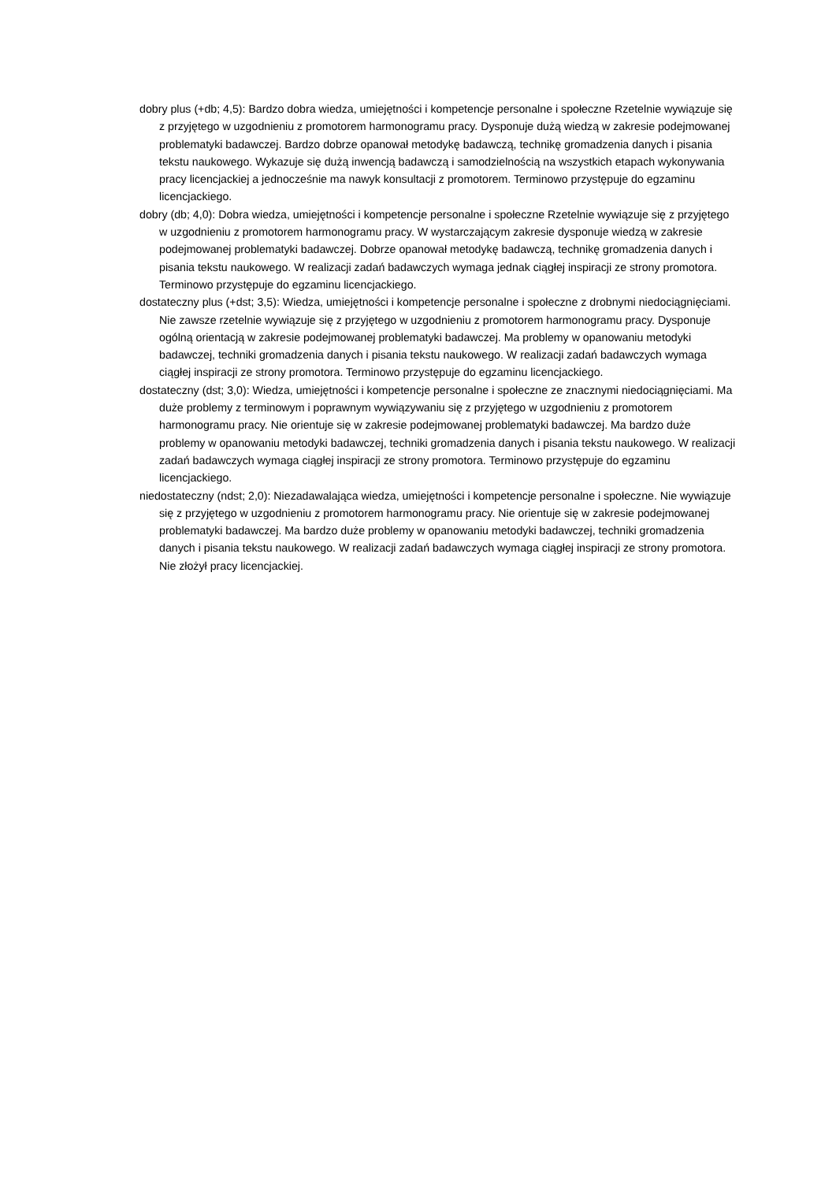dobry plus (+db; 4,5): Bardzo dobra wiedza, umiejętności i kompetencje personalne i społeczne Rzetelnie wywiązuje się z przyjętego w uzgodnieniu z promotorem harmonogramu pracy. Dysponuje dużą wiedzą w zakresie podejmowanej problematyki badawczej. Bardzo dobrze opanował metodykę badawczą, technikę gromadzenia danych i pisania tekstu naukowego. Wykazuje się dużą inwencją badawczą i samodzielnością na wszystkich etapach wykonywania pracy licencjackiej a jednocześnie ma nawyk konsultacji z promotorem. Terminowo przystępuje do egzaminu licencjackiego.
dobry (db; 4,0): Dobra wiedza, umiejętności i kompetencje personalne i społeczne Rzetelnie wywiązuje się z przyjętego w uzgodnieniu z promotorem harmonogramu pracy. W wystarczającym zakresie dysponuje wiedzą w zakresie podejmowanej problematyki badawczej. Dobrze opanował metodykę badawczą, technikę gromadzenia danych i pisania tekstu naukowego. W realizacji zadań badawczych wymaga jednak ciągłej inspiracji ze strony promotora. Terminowo przystępuje do egzaminu licencjackiego.
dostateczny plus (+dst; 3,5): Wiedza, umiejętności i kompetencje personalne i społeczne z drobnymi niedociągnięciami. Nie zawsze rzetelnie wywiązuje się z przyjętego w uzgodnieniu z promotorem harmonogramu pracy. Dysponuje ogólną orientacją w zakresie podejmowanej problematyki badawczej. Ma problemy w opanowaniu metodyki badawczej, techniki gromadzenia danych i pisania tekstu naukowego. W realizacji zadań badawczych wymaga ciągłej inspiracji ze strony promotora. Terminowo przystępuje do egzaminu licencjackiego.
dostateczny (dst; 3,0): Wiedza, umiejętności i kompetencje personalne i społeczne ze znacznymi niedociągnięciami. Ma duże problemy z terminowym i poprawnym wywiązywaniu się z przyjętego w uzgodnieniu z promotorem harmonogramu pracy. Nie orientuje się w zakresie podejmowanej problematyki badawczej. Ma bardzo duże problemy w opanowaniu metodyki badawczej, techniki gromadzenia danych i pisania tekstu naukowego. W realizacji zadań badawczych wymaga ciągłej inspiracji ze strony promotora. Terminowo przystępuje do egzaminu licencjackiego.
niedostateczny (ndst; 2,0): Niezadawalająca wiedza, umiejętności i kompetencje personalne i społeczne. Nie wywiązuje się z przyjętego w uzgodnieniu z promotorem harmonogramu pracy. Nie orientuje się w zakresie podejmowanej problematyki badawczej. Ma bardzo duże problemy w opanowaniu metodyki badawczej, techniki gromadzenia danych i pisania tekstu naukowego. W realizacji zadań badawczych wymaga ciągłej inspiracji ze strony promotora. Nie złożył pracy licencjackiej.